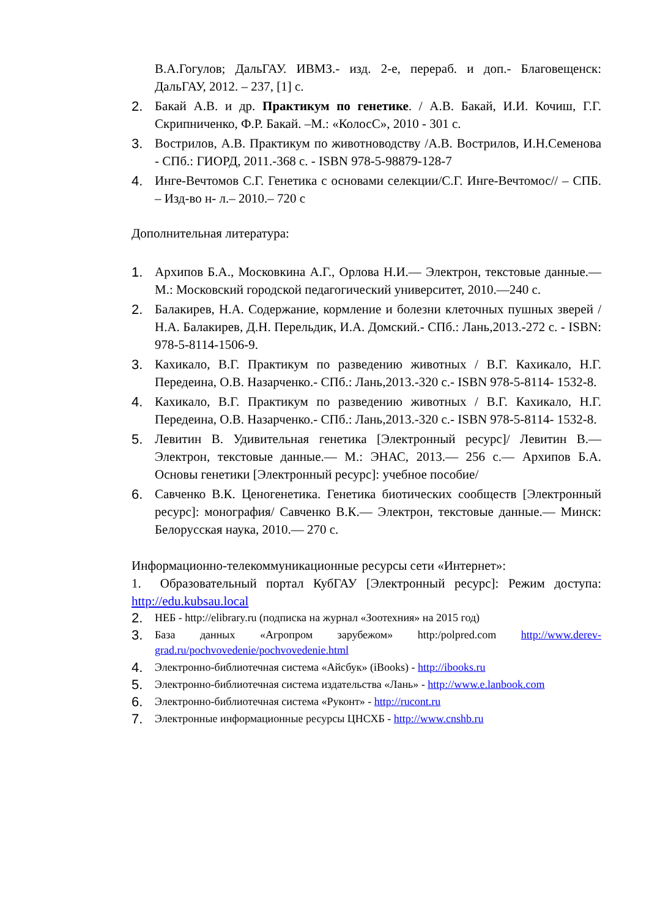В.А.Гогулов; ДальГАУ. ИВМЗ.- изд. 2-е, перераб. и доп.- Благовещенск: ДальГАУ, 2012. – 237, [1] с.
2. Бакай А.В. и др. Практикум по генетике. / А.В. Бакай, И.И. Кочиш, Г.Г. Скрипниченко, Ф.Р. Бакай. –М.: «КолосС», 2010 - 301 с.
3. Вострилов, А.В. Практикум по животноводству /А.В. Вострилов, И.Н.Семенова - СПб.: ГИОРД, 2011.-368 с. - ISBN 978-5-98879-128-7
4. Инге-Вечтомов С.Г. Генетика с основами селекции/С.Г. Инге-Вечтомос// – СПБ. – Изд-во н- л.– 2010.– 720 с
Дополнительная литература:
1. Архипов Б.А., Московкина А.Г., Орлова Н.И.— Электрон, текстовые данные.— М.: Московский городской педагогический университет, 2010.—240 с.
2. Балакирев, Н.А. Содержание, кормление и болезни клеточных пушных зверей / Н.А. Балакирев, Д.Н. Перельдик, И.А. Домский.- СПб.: Лань,2013.-272 с. - ISBN: 978-5-8114-1506-9.
3. Кахикало, В.Г. Практикум по разведению животных / В.Г. Кахикало, Н.Г. Передеина, О.В. Назарченко.- СПб.: Лань,2013.-320 с.- ISBN 978-5-8114- 1532-8.
4. Кахикало, В.Г. Практикум по разведению животных / В.Г. Кахикало, Н.Г. Передеина, О.В. Назарченко.- СПб.: Лань,2013.-320 с.- ISBN 978-5-8114- 1532-8.
5. Левитин В. Удивительная генетика [Электронный ресурс]/ Левитин В.— Электрон, текстовые данные.— М.: ЭНАС, 2013.— 256 с.— Архипов Б.А. Основы генетики [Электронный ресурс]: учебное пособие/
6. Савченко В.К. Ценогенетика. Генетика биотических сообществ [Электронный ресурс]: монография/ Савченко В.К.— Электрон, текстовые данные.— Минск: Белорусская наука, 2010.— 270 с.
Информационно-телекоммуникационные ресурсы сети «Интернет»:
1. Образовательный портал КубГАУ [Электронный ресурс]: Режим доступа: http://edu.kubsau.local
2. НЕБ - http://elibrary.ru (подписка на журнал «Зоотехния» на 2015 год)
3. База данных «Агропром зарубежом» http:/polpred.com http://www.derev-grad.ru/pochvovedenie/pochvovedenie.html
4. Электронно-библиотечная система «Айсбук» (iBooks) - http://ibooks.ru
5. Электронно-библиотечная система издательства «Лань» - http://www.e.lanbook.com
6. Электронно-библиотечная система «Руконт» - http://rucont.ru
7. Электронные информационные ресурсы ЦНСХБ - http://www.cnshb.ru